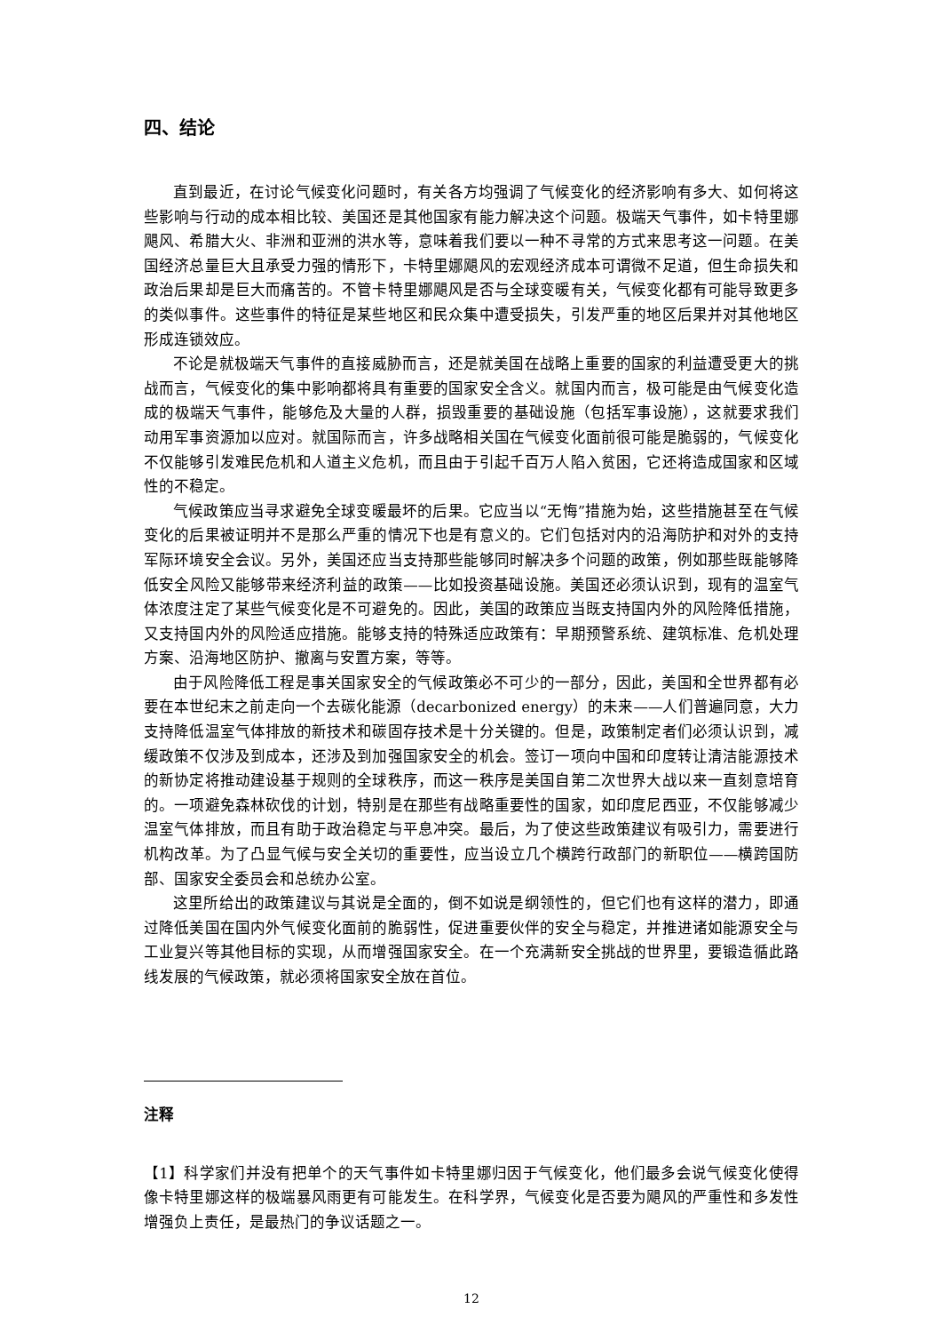四、结论
直到最近，在讨论气候变化问题时，有关各方均强调了气候变化的经济影响有多大、如何将这些影响与行动的成本相比较、美国还是其他国家有能力解决这个问题。极端天气事件，如卡特里娜飓风、希腊大火、非洲和亚洲的洪水等，意味着我们要以一种不寻常的方式来思考这一问题。在美国经济总量巨大且承受力强的情形下，卡特里娜飓风的宏观经济成本可谓微不足道，但生命损失和政治后果却是巨大而痛苦的。不管卡特里娜飓风是否与全球变暖有关，气候变化都有可能导致更多的类似事件。这些事件的特征是某些地区和民众集中遭受损失，引发严重的地区后果并对其他地区形成连锁效应。
不论是就极端天气事件的直接威胁而言，还是就美国在战略上重要的国家的利益遭受更大的挑战而言，气候变化的集中影响都将具有重要的国家安全含义。就国内而言，极可能是由气候变化造成的极端天气事件，能够危及大量的人群，损毁重要的基础设施（包括军事设施），这就要求我们动用军事资源加以应对。就国际而言，许多战略相关国在气候变化面前很可能是脆弱的，气候变化不仅能够引发难民危机和人道主义危机，而且由于引起千百万人陷入贫困，它还将造成国家和区域性的不稳定。
气候政策应当寻求避免全球变暖最坏的后果。它应当以“无悔”措施为始，这些措施甚至在气候变化的后果被证明并不是那么严重的情况下也是有意义的。它们包括对内的沿海防护和对外的支持军际环境安全会议。另外，美国还应当支持那些能够同时解决多个问题的政策，例如那些既能够降低安全风险又能够带来经济利益的政策——比如投资基础设施。美国还必须认识到，现有的温室气体浓度注定了某些气候变化是不可避免的。因此，美国的政策应当既支持国内外的风险降低措施，又支持国内外的风险适应措施。能够支持的特殊适应政策有：早期预警系统、建筑标准、危机处理方案、沿海地区防护、撤离与安置方案，等等。
由于风险降低工程是事关国家安全的气候政策必不可少的一部分，因此，美国和全世界都有必要在本世纪末之前走向一个去碳化能源（decarbonized energy）的未来——人们普遍同意，大力支持降低温室气体排放的新技术和碳固存技术是十分关键的。但是，政策制定者们必须认识到，减缓政策不仅涉及到成本，还涉及到加强国家安全的机会。签订一项向中国和印度转让清洁能源技术的新协定将推动建设基于规则的全球秩序，而这一秩序是美国自第二次世界大战以来一直刻意培育的。一项避免森林砍伐的计划，特别是在那些有战略重要性的国家，如印度尼西亚，不仅能够减少温室气体排放，而且有助于政治稳定与平息冲突。最后，为了使这些政策建议有吸引力，需要进行机构改革。为了凸显气候与安全关切的重要性，应当设立几个横跨行政部门的新职位——横跨国防部、国家安全委员会和总统办公室。
这里所给出的政策建议与其说是全面的，倒不如说是纲领性的，但它们也有这样的潜力，即通过降低美国在国内外气候变化面前的脆弱性，促进重要伙伴的安全与稳定，并推进诸如能源安全与工业复兴等其他目标的实现，从而增强国家安全。在一个充满新安全挑战的世界里，要锻造循此路线发展的气候政策，就必须将国家安全放在首位。
注释
【1】科学家们并没有把单个的天气事件如卡特里娜归因于气候变化，他们最多会说气候变化使得像卡特里娜这样的极端暴风雨更有可能发生。在科学界，气候变化是否要为飓风的严重性和多发性增强负上责任，是最热门的争议话题之一。
12